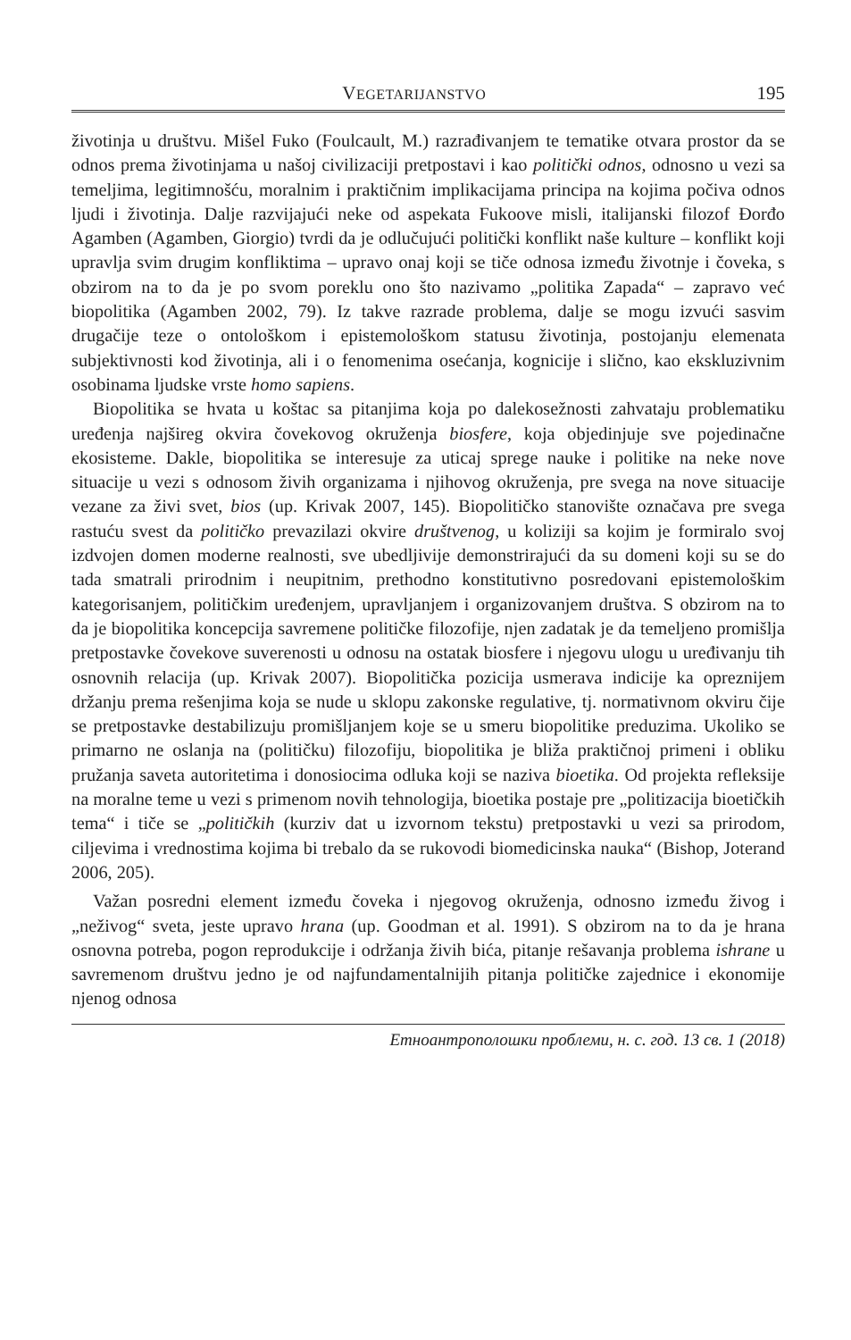VEGETARIJANSTVO 195
životinja u društvu. Mišel Fuko (Foulcault, M.) razrađivanjem te tematike otvara prostor da se odnos prema životinjama u našoj civilizaciji pretpostavi i kao politički odnos, odnosno u vezi sa temeljima, legitimnošću, moralnim i praktičnim implikacijama principa na kojima počiva odnos ljudi i životinja. Dalje razvijajući neke od aspekata Fukoove misli, italijanski filozof Đorđo Agamben (Agamben, Giorgio) tvrdi da je odlučujući politički konflikt naše kulture – konflikt koji upravlja svim drugim konfliktima – upravo onaj koji se tiče odnosa između životnje i čoveka, s obzirom na to da je po svom poreklu ono što nazivamo „politika Zapada“ – zapravo već biopolitika (Agamben 2002, 79). Iz takve razrade problema, dalje se mogu izvući sasvim drugačije teze o ontološkom i epistemološkom statusu životinja, postojanju elemenata subjektivnosti kod životinja, ali i o fenomenima osećanja, kognicije i slično, kao ekskluzivnim osobinama ljudske vrste homo sapiens.
Biopolitika se hvata u koštac sa pitanjima koja po dalekosežnosti zahvataju problematiku uređenja najšireg okvira čovekovog okruženja biosfere, koja objedinjuje sve pojedinačne ekosisteme. Dakle, biopolitika se interesuje za uticaj sprege nauke i politike na neke nove situacije u vezi s odnosom živih organizama i njihovog okruženja, pre svega na nove situacije vezane za živi svet, bios (up. Krivak 2007, 145). Biopolitičko stanovište označava pre svega rastuću svest da političko prevazilazi okvire društvenog, u koliziji sa kojim je formiralo svoj izdvojen domen moderne realnosti, sve ubedljivije demonstrirajući da su domeni koji su se do tada smatrali prirodnim i neupitnim, prethodno konstitutivno posredovani epistemološkim kategorisanjem, političkim uređenjem, upravljanjem i organizovanjem društva. S obzirom na to da je biopolitika koncepcija savremene političke filozofije, njen zadatak je da temeljeno promišlja pretpostavke čovekove suverenosti u odnosu na ostatak biosfere i njegovu ulogu u uređivanju tih osnovnih relacija (up. Krivak 2007). Biopolitička pozicija usmerava indicije ka opreznijem držanju prema rešenjima koja se nude u sklopu zakonske regulative, tj. normativnom okviru čije se pretpostavke destabilizuju promišljanjem koje se u smeru biopolitike preduzima. Ukoliko se primarno ne oslanja na (političku) filozofiju, biopolitika je bliža praktičnoj primeni i obliku pružanja saveta autoritetima i donosiocima odluka koji se naziva bioetika. Od projekta refleksije na moralne teme u vezi s primenom novih tehnologija, bioetika postaje pre „politizacija bioetičkih tema“ i tiče se „političkih (kurziv dat u izvornom tekstu) pretpostavki u vezi sa prirodom, ciljevima i vrednostima kojima bi trebalo da se rukovodi biomedicinska nauka“ (Bishop, Joterand 2006, 205).
Važan posredni element između čoveka i njegovog okruženja, odnosno između živog i „neživog“ sveta, jeste upravo hrana (up. Goodman et al. 1991). S obzirom na to da je hrana osnovna potreba, pogon reprodukcije i održanja živih bića, pitanje rešavanja problema ishrane u savremenom društvu jedno je od najfundamentalnijih pitanja političke zajednice i ekonomije njenog odnosa
Етноантрополошки проблеми, н. с. год. 13 св. 1 (2018)